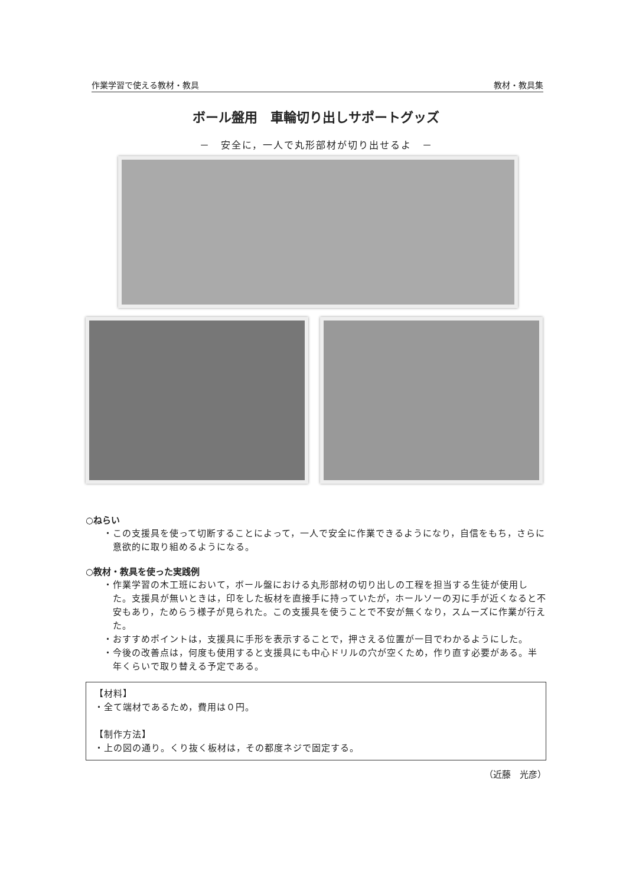作業学習で使える教材・教具 教材・教具集
ボール盤用　車輪切り出しサポートグッズ
－　安全に，一人で丸形部材が切り出せるよ　－
○ねらい
・この支援具を使って切断することによって，一人で安全に作業できるようになり，自信をもち，さらに意欲的に取り組めるようになる。
○教材・教具を使った実践例
・作業学習の木工班において，ボール盤における丸形部材の切り出しの工程を担当する生徒が使用した。支援具が無いときは，印をした板材を直接手に持っていたが，ホールソーの刃に手が近くなると不安もあり，ためらう様子が見られた。この支援具を使うことで不安が無くなり，スムーズに作業が行えた。
・おすすめポイントは，支援具に手形を表示することで，押さえる位置が一目でわかるようにした。
・今後の改善点は，何度も使用すると支援具にも中心ドリルの穴が空くため，作り直す必要がある。半年くらいで取り替える予定である。
【材料】
・全て端材であるため，費用は０円。
【制作方法】
・上の図の通り。くり抜く板材は，その都度ネジで固定する。
（近藤　光彦）